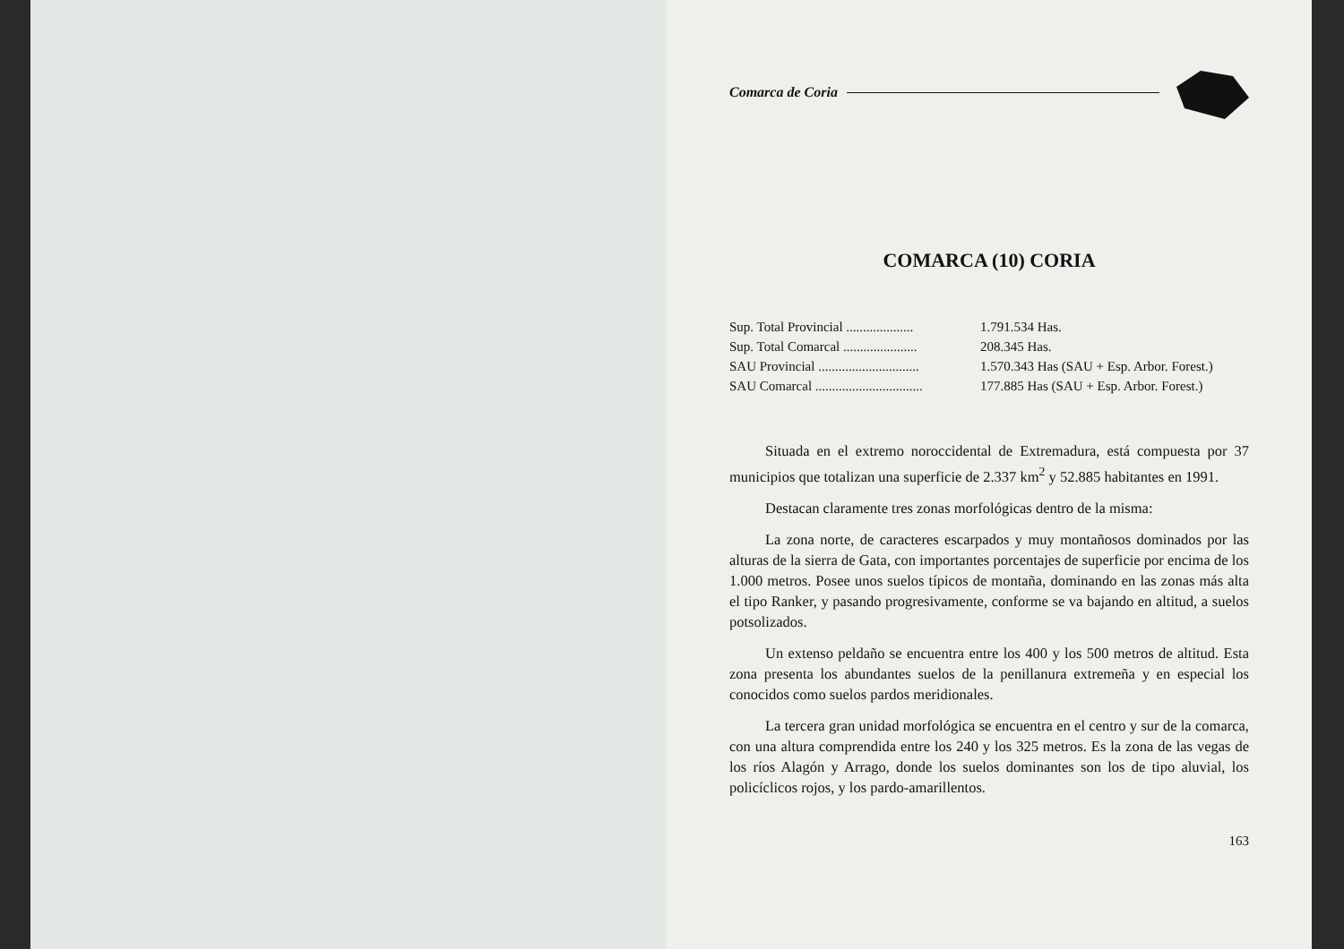Comarca de Coria
COMARCA (10) CORIA
Sup. Total Provincial .................... 1.791.534 Has.
Sup. Total Comarcal ...................... 208.345 Has.
SAU Provincial .............................. 1.570.343 Has (SAU + Esp. Arbor. Forest.)
SAU Comarcal ................................ 177.885 Has (SAU + Esp. Arbor. Forest.)
Situada en el extremo noroccidental de Extremadura, está compuesta por 37 municipios que totalizan una superficie de 2.337 km<sup>2</sup> y 52.885 habitantes en 1991.
Destacan claramente tres zonas morfológicas dentro de la misma:
La zona norte, de caracteres escarpados y muy montañosos dominados por las alturas de la sierra de Gata, con importantes porcentajes de superficie por encima de los 1.000 metros. Posee unos suelos típicos de montaña, dominando en las zonas más alta el tipo Ranker, y pasando progresivamente, conforme se va bajando en altitud, a suelos potsolizados.
Un extenso peldaño se encuentra entre los 400 y los 500 metros de altitud. Esta zona presenta los abundantes suelos de la penillanura extremeña y en especial los conocidos como suelos pardos meridionales.
La tercera gran unidad morfológica se encuentra en el centro y sur de la comarca, con una altura comprendida entre los 240 y los 325 metros. Es la zona de las vegas de los ríos Alagón y Arrago, donde los suelos dominantes son los de tipo aluvial, los policíclicos rojos, y los pardo-amarillentos.
163